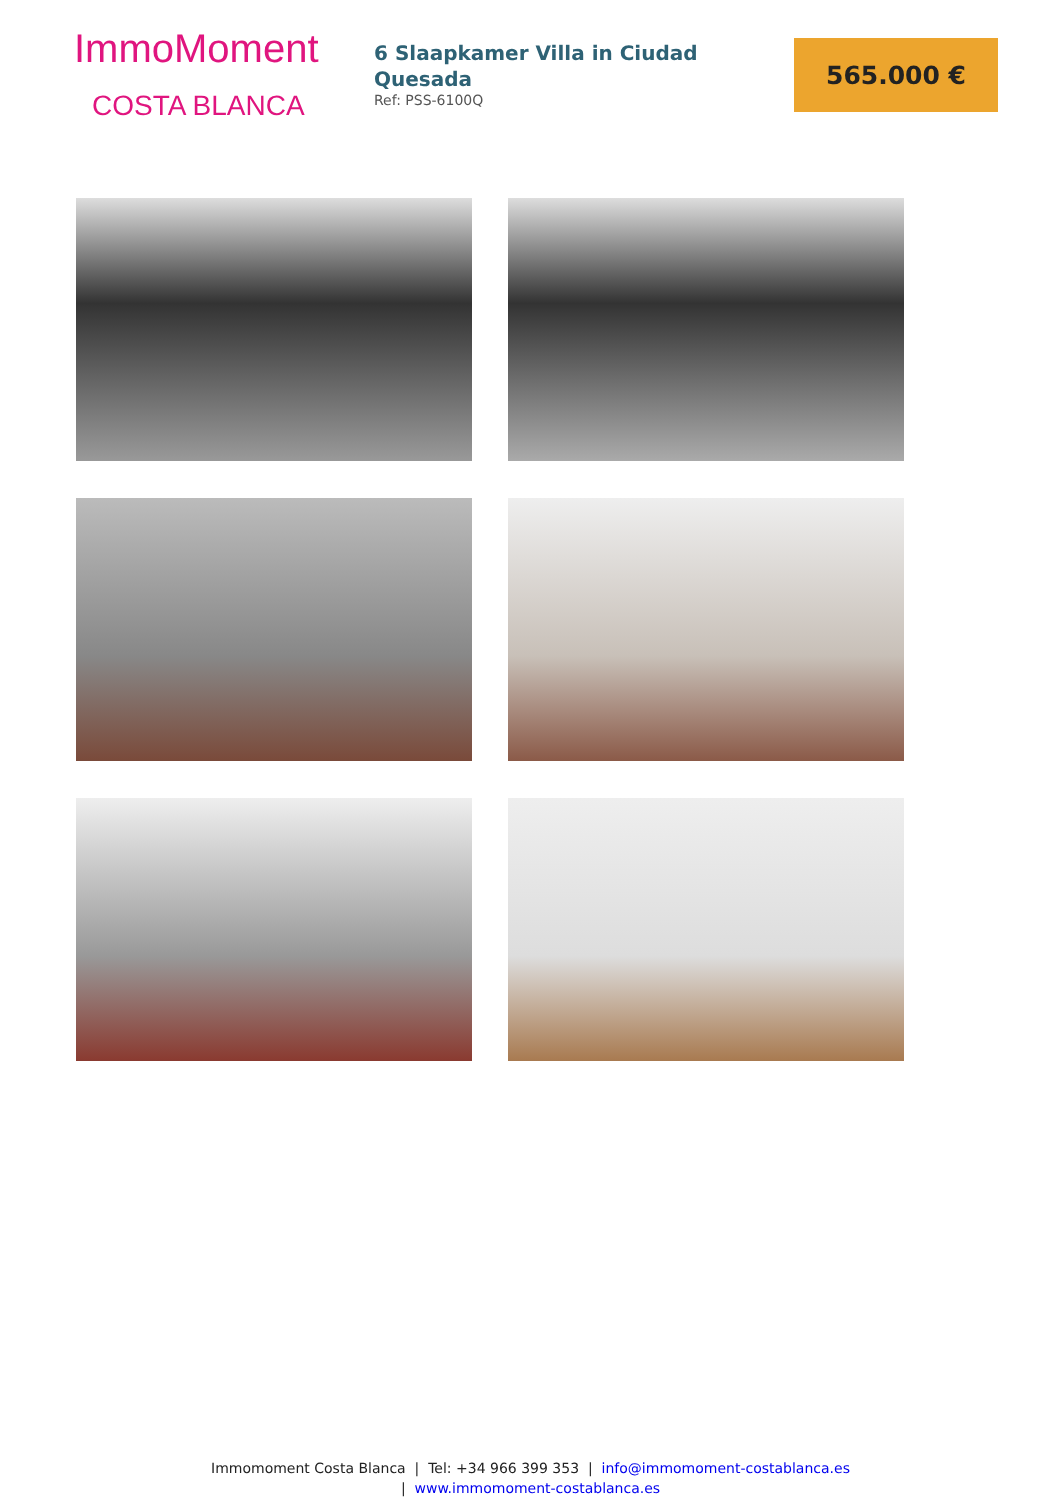ImmoMoment
COSTA BLANCA
6 Slaapkamer Villa in Ciudad Quesada
Ref: PSS-6100Q
565.000 €
Immomoment Costa Blanca | Tel: +34 966 399 353 | info@immomoment-costablanca.es
| www.immomoment-costablanca.es